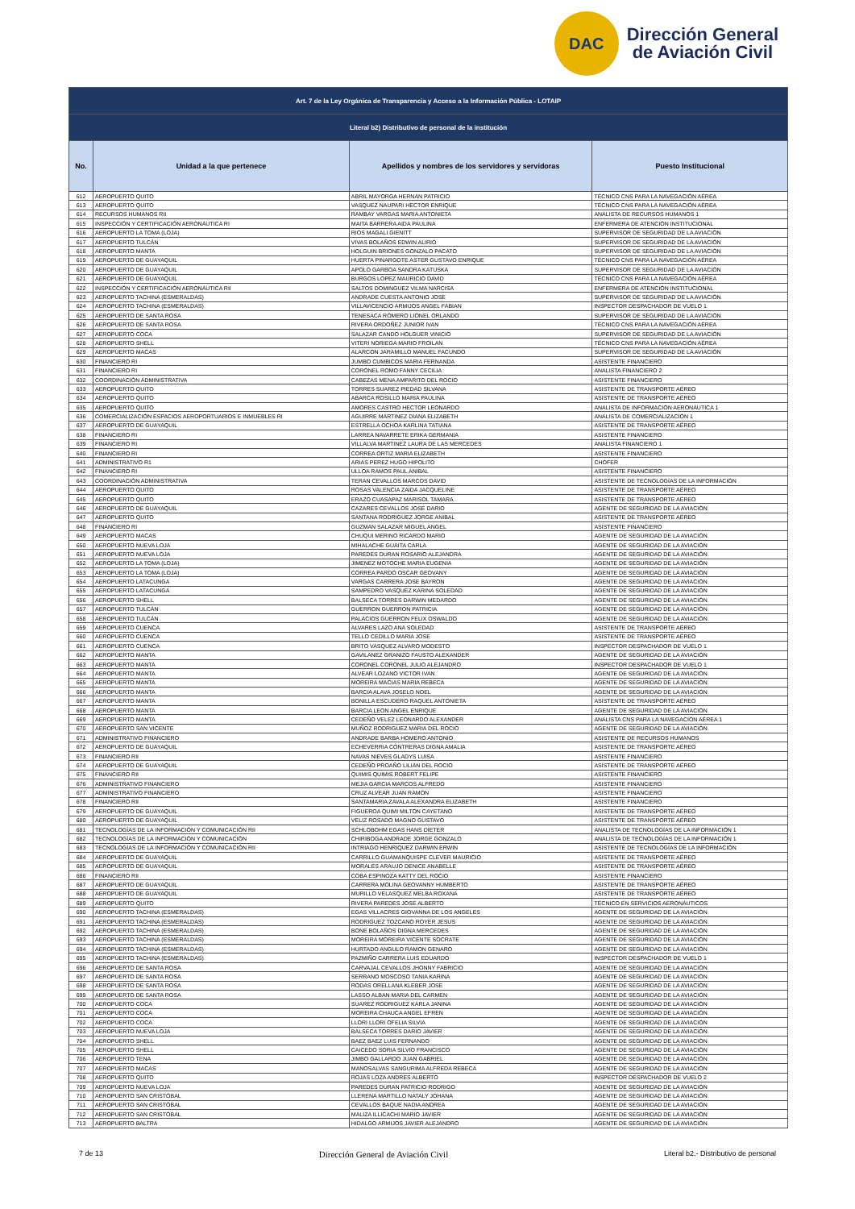DAC
Dirección General
de Aviación Civil
| Art. 7 de la Ley Orgánica de Transparencia y Acceso a la Información Pública - LOTAIP | | | |
| Literal b2) Distributivo de personal de la institución | | | |
| No. | Unidad a la que pertenece | Apellidos y nombres de los servidores y servidoras | Puesto Institucional |
| 612 | AEROPUERTO QUITO | ABRIL MAYORGA HERNAN PATRICIO | TÉCNICO CNS PARA LA NAVEGACIÓN AÉREA |
| 613 | AEROPUERTO QUITO | VASQUEZ NAUPARI HECTOR ENRIQUE | TÉCNICO CNS PARA LA NAVEGACIÓN AÉREA |
| 614 | RECURSOS HUMANOS RII | RAMBAY VARGAS MARIA ANTONIETA | ANALISTA DE RECURSOS HUMANOS 1 |
| 615 | INSPECCIÓN Y CERTIFICACIÓN AERONÁUTICA RI | MAITA BARRERA AIDA PAULINA | ENFERMERA DE ATENCIÓN INSTITUCIONAL |
| 616 | AEROPUERTO LA TOMA (LOJA) | RIOS MAGALI GIENITT | SUPERVISOR DE SEGURIDAD DE LA AVIACIÓN |
| 617 | AEROPUERTO TULCÁN | VIVAS BOLAÑOS EDWIN ALIRIO | SUPERVISOR DE SEGURIDAD DE LA AVIACIÓN |
| 618 | AEROPUERTO MANTA | HOLGUIN BRIONES GONZALO PACATO | SUPERVISOR DE SEGURIDAD DE LA AVIACIÓN |
| 619 | AEROPUERTO DE GUAYAQUIL | HUERTA PINARGOTE ASTER GUSTAVO ENRIQUE | TÉCNICO CNS PARA LA NAVEGACIÓN AÉREA |
| 620 | AEROPUERTO DE GUAYAQUIL | APOLO GARBOA SANDRA KATUSKA | SUPERVISOR DE SEGURIDAD DE LA AVIACIÓN |
| 621 | AEROPUERTO DE GUAYAQUIL | BURGOS LOPEZ MAURICIO DAVID | TÉCNICO CNS PARA LA NAVEGACIÓN AÉREA |
| 622 | INSPECCIÓN Y CERTIFICACIÓN AERONÁUTICA RII | SALTOS DOMINGUEZ VILMA NARCISA | ENFERMERA DE ATENCIÓN INSTITUCIONAL |
| 623 | AEROPUERTO TACHINA (ESMERALDAS) | ANDRADE CUESTA ANTONIO JOSE | SUPERVISOR DE SEGURIDAD DE LA AVIACIÓN |
| 624 | AEROPUERTO TACHINA (ESMERALDAS) | VILLAVICENCIO ARMIJOS ANGEL FABIAN | INSPECTOR DESPACHADOR DE VUELO 1 |
| 625 | AEROPUERTO DE SANTA ROSA | TENESACA ROMERO LIONEL ORLANDO | SUPERVISOR DE SEGURIDAD DE LA AVIACIÓN |
| 626 | AEROPUERTO DE SANTA ROSA | RIVERA ORDOÑEZ JUNIOR IVAN | TÉCNICO CNS PARA LA NAVEGACIÓN AÉREA |
| 627 | AEROPUERTO COCA | SALAZAR CANDO HOLGUER VINICIO | SUPERVISOR DE SEGURIDAD DE LA AVIACIÓN |
| 628 | AEROPUERTO SHELL | VITERI NORIEGA MARIO FROILAN | TÉCNICO CNS PARA LA NAVEGACIÓN AÉREA |
| 629 | AEROPUERTO MACAS | ALARCON JARAMILLO MANUEL FACUNDO | SUPERVISOR DE SEGURIDAD DE LA AVIACIÓN |
| 630 | FINANCIERO RI | JUMBO CUMBICOS MARIA FERNANDA | ASISTENTE FINANCIERO |
| 631 | FINANCIERO RI | CORONEL ROMO FANNY CECILIA | ANALISTA FINANCIERO 2 |
| 632 | COORDINACIÓN ADMINISTRATIVA | CABEZAS MENA AMPARITO DEL ROCIO | ASISTENTE FINANCIERO |
| 633 | AEROPUERTO QUITO | TORRES SUAREZ PIEDAD SILVANA | ASISTENTE DE TRANSPORTE AÉREO |
| 634 | AEROPUERTO QUITO | ABARCA ROSILLO MARIA PAULINA | ASISTENTE DE TRANSPORTE AÉREO |
| 635 | AEROPUERTO QUITO | AMORES CASTRO HECTOR LEONARDO | ANALISTA DE INFORMACIÓN AERONÁUTICA 1 |
| 636 | COMERCIALIZACIÓN ESPACIOS AEROPORTUARIOS E INMUEBLES RI | AGUIRRE MARTINEZ DIANA ELIZABETH | ANALISTA DE COMERCIALIZACIÓN 1 |
| 637 | AEROPUERTO DE GUAYAQUIL | ESTRELLA OCHOA KARLINA TATIANA | ASISTENTE DE TRANSPORTE AÉREO |
| 638 | FINANCIERO RI | LARREA NAVARRETE ERIKA GERMANIA | ASISTENTE FINANCIERO |
| 639 | FINANCIERO RI | VILLALVA MARTINEZ LAURA DE LAS MERCEDES | ANALISTA FINANCIERO 1 |
| 640 | FINANCIERO RI | CORREA ORTIZ MARIA ELIZABETH | ASISTENTE FINANCIERO |
| 641 | ADMINISTRATIVO R1 | ARIAS PEREZ HUGO HIPOLITO | CHOFER |
| 642 | FINANCIERO RI | ULLOA RAMOS PAUL ANIBAL | ASISTENTE FINANCIERO |
| 643 | COORDINACIÓN ADMINISTRATIVA | TERAN CEVALLOS MARCOS DAVID | ASISTENTE DE TECNOLOGÍAS DE LA INFORMACIÓN |
| 644 | AEROPUERTO QUITO | ROSAS VALENCIA ZAIDA JACQUELINE | ASISTENTE DE TRANSPORTE AÉREO |
| 645 | AEROPUERTO QUITO | ERAZO CUASAPAZ MARISOL TAMARA | ASISTENTE DE TRANSPORTE AÉREO |
| 646 | AEROPUERTO DE GUAYAQUIL | CAZARES CEVALLOS JOSE DARIO | AGENTE DE SEGURIDAD DE LA AVIACIÓN |
| 647 | AEROPUERTO QUITO | SANTANA RODRIGUEZ JORGE ANIBAL | ASISTENTE DE TRANSPORTE AÉREO |
| 648 | FINANCIERO RI | GUZMAN SALAZAR MIGUEL ANGEL | ASISTENTE FINANCIERO |
| 649 | AEROPUERTO MACAS | CHUQUI MERINO RICARDO MARIO | AGENTE DE SEGURIDAD DE LA AVIACIÓN |
| 650 | AEROPUERTO NUEVA LOJA | MIHALACHE GUAITA CARLA | AGENTE DE SEGURIDAD DE LA AVIACIÓN |
| 651 | AEROPUERTO NUEVA LOJA | PAREDES DURAN ROSARIO ALEJANDRA | AGENTE DE SEGURIDAD DE LA AVIACIÓN |
| 652 | AEROPUERTO LA TOMA (LOJA) | JIMENEZ MOTOCHE MARIA EUGENIA | AGENTE DE SEGURIDAD DE LA AVIACIÓN |
| 653 | AEROPUERTO LA TOMA (LOJA) | CORREA PARDO OSCAR GEOVANY | AGENTE DE SEGURIDAD DE LA AVIACIÓN |
| 654 | AEROPUERTO LATACUNGA | VARGAS CARRERA JOSE BAYRON | AGENTE DE SEGURIDAD DE LA AVIACIÓN |
| 655 | AEROPUERTO LATACUNGA | SAMPEDRO VASQUEZ KARINA SOLEDAD | AGENTE DE SEGURIDAD DE LA AVIACIÓN |
| 656 | AEROPUERTO SHELL | BALSECA TORRES DARWIN MEDARDO | AGENTE DE SEGURIDAD DE LA AVIACIÓN |
| 657 | AEROPUERTO TULCÁN | GUERRON GUERRON PATRICIA | AGENTE DE SEGURIDAD DE LA AVIACIÓN |
| 658 | AEROPUERTO TULCÁN | PALACIOS GUERRON FELIX OSWALDO | AGENTE DE SEGURIDAD DE LA AVIACIÓN |
| 659 | AEROPUERTO CUENCA | ALVARES LAZO ANA SOLEDAD | ASISTENTE DE TRANSPORTE AÉREO |
| 660 | AEROPUERTO CUENCA | TELLO CEDILLO MARIA JOSE | ASISTENTE DE TRANSPORTE AÉREO |
| 661 | AEROPUERTO CUENCA | BRITO VASQUEZ ALVARO MODESTO | INSPECTOR DESPACHADOR DE VUELO 1 |
| 662 | AEROPUERTO MANTA | GAVILANEZ GRANIZO FAUSTO ALEXANDER | AGENTE DE SEGURIDAD DE LA AVIACIÓN |
| 663 | AEROPUERTO MANTA | CORONEL CORONEL JULIO ALEJANDRO | INSPECTOR DESPACHADOR DE VUELO 1 |
| 664 | AEROPUERTO MANTA | ALVEAR LOZANO VICTOR IVAN | AGENTE DE SEGURIDAD DE LA AVIACIÓN |
| 665 | AEROPUERTO MANTA | MOREIRA MACIAS MARIA REBECA | AGENTE DE SEGURIDAD DE LA AVIACIÓN |
| 666 | AEROPUERTO MANTA | BARCIA ALAVA JOSELO NOEL | AGENTE DE SEGURIDAD DE LA AVIACIÓN |
| 667 | AEROPUERTO MANTA | BONILLA ESCUDERO RAQUEL ANTONIETA | ASISTENTE DE TRANSPORTE AÉREO |
| 668 | AEROPUERTO MANTA | BARCIA LEON ANGEL ENRIQUE | AGENTE DE SEGURIDAD DE LA AVIACIÓN |
| 669 | AEROPUERTO MANTA | CEDEÑO VELEZ LEONARDO ALEXANDER | ANALISTA CNS PARA LA NAVEGACIÓN AÉREA 1 |
| 670 | AEROPUERTO SAN VICENTE | MUÑOZ RODRIGUEZ MARIA DEL ROCIO | AGENTE DE SEGURIDAD DE LA AVIACIÓN |
| 671 | ADMINISTRATIVO FINANCIERO | ANDRADE BARBA HOMERO ANTONIO | ASISTENTE DE RECURSOS HUMANOS |
| 672 | AEROPUERTO DE GUAYAQUIL | ECHEVERRIA CONTRERAS DIGNA AMALIA | ASISTENTE DE TRANSPORTE AÉREO |
| 673 | FINANCIERO RII | NAVAS NIEVES GLADYS LUISA | ASISTENTE FINANCIERO |
| 674 | AEROPUERTO DE GUAYAQUIL | CEDEÑO PROAÑO LILIAN DEL ROCIO | ASISTENTE DE TRANSPORTE AÉREO |
| 675 | FINANCIERO RII | QUIMIS QUIMIS ROBERT FELIPE | ASISTENTE FINANCIERO |
| 676 | ADMINISTRATIVO FINANCIERO | MEJIA GARCIA MARCOS ALFREDO | ASISTENTE FINANCIERO |
| 677 | ADMINISTRATIVO FINANCIERO | CRUZ ALVEAR JUAN RAMON | ASISTENTE FINANCIERO |
| 678 | FINANCIERO RII | SANTAMARIA ZAVALA ALEXANDRA ELIZABETH | ASISTENTE FINANCIERO |
| 679 | AEROPUERTO DE GUAYAQUIL | FIGUEROA QUIMI MILTON CAYETANO | ASISTENTE DE TRANSPORTE AÉREO |
| 680 | AEROPUERTO DE GUAYAQUIL | VELIZ ROSADO MAGNO GUSTAVO | ASISTENTE DE TRANSPORTE AÉREO |
| 681 | TECNOLOGÍAS DE LA INFORMACIÓN Y COMUNICACIÓN RII | SCHLOBOHM EGAS HANS DIETER | ANALISTA DE TECNOLOGÍAS DE LA INFORMACIÓN 1 |
| 682 | TECNOLOGÍAS DE LA INFORMACIÓN Y COMUNICACIÓN | CHIRIBOGA ANDRADE JORGE GONZALO | ANALISTA DE TECNOLOGÍAS DE LA INFORMACIÓN 1 |
| 683 | TECNOLOGÍAS DE LA INFORMACIÓN Y COMUNICACIÓN RII | INTRIAGO HENRIQUEZ DARWIN ERWIN | ASISTENTE DE TECNOLOGÍAS DE LA INFORMACIÓN |
| 684 | AEROPUERTO DE GUAYAQUIL | CARRILLO GUAMANQUISPE CLEVER MAURICIO | ASISTENTE DE TRANSPORTE AÉREO |
| 685 | AEROPUERTO DE GUAYAQUIL | MORALES ARAUJO DENICE ANABELLE | ASISTENTE DE TRANSPORTE AÉREO |
| 686 | FINANCIERO RII | COBA ESPINOZA KATTY DEL ROCIO | ASISTENTE FINANCIERO |
| 687 | AEROPUERTO DE GUAYAQUIL | CARRERA MOLINA GEOVANNY HUMBERTO | ASISTENTE DE TRANSPORTE AÉREO |
| 688 | AEROPUERTO DE GUAYAQUIL | MURILLO VELASQUEZ MELBA ROXANA | ASISTENTE DE TRANSPORTE AÉREO |
| 689 | AEROPUERTO QUITO | RIVERA PAREDES JOSE ALBERTO | TÉCNICO EN SERVICIOS AERONÁUTICOS |
| 690 | AEROPUERTO TACHINA (ESMERALDAS) | EGAS VILLACRES GIOVANNA DE LOS ANGELES | AGENTE DE SEGURIDAD DE LA AVIACIÓN |
| 691 | AEROPUERTO TACHINA (ESMERALDAS) | RODRIGUEZ TOZCANO ROYER JESUS | AGENTE DE SEGURIDAD DE LA AVIACIÓN |
| 692 | AEROPUERTO TACHINA (ESMERALDAS) | BONE BOLAÑOS DIGNA MERCEDES | AGENTE DE SEGURIDAD DE LA AVIACIÓN |
| 693 | AEROPUERTO TACHINA (ESMERALDAS) | MOREIRA MOREIRA VICENTE SOCRATE | AGENTE DE SEGURIDAD DE LA AVIACIÓN |
| 694 | AEROPUERTO TACHINA (ESMERALDAS) | HURTADO ANGULO RAMON GENARO | AGENTE DE SEGURIDAD DE LA AVIACIÓN |
| 695 | AEROPUERTO TACHINA (ESMERALDAS) | PAZMIÑO CARRERA LUIS EDUARDO | INSPECTOR DESPACHADOR DE VUELO 1 |
| 696 | AEROPUERTO DE SANTA ROSA | CARVAJAL CEVALLOS JHONNY FABRICIO | AGENTE DE SEGURIDAD DE LA AVIACIÓN |
| 697 | AEROPUERTO DE SANTA ROSA | SERRANO MOSCOSO TANIA KARINA | AGENTE DE SEGURIDAD DE LA AVIACIÓN |
| 698 | AEROPUERTO DE SANTA ROSA | RODAS ORELLANA KLEBER JOSE | AGENTE DE SEGURIDAD DE LA AVIACIÓN |
| 699 | AEROPUERTO DE SANTA ROSA | LASSO ALBAN MARIA DEL CARMEN | AGENTE DE SEGURIDAD DE LA AVIACIÓN |
| 700 | AEROPUERTO COCA | SUAREZ RODRIGUEZ KARLA JANINA | AGENTE DE SEGURIDAD DE LA AVIACIÓN |
| 701 | AEROPUERTO COCA | MOREIRA CHAUCA ANGEL EFREN | AGENTE DE SEGURIDAD DE LA AVIACIÓN |
| 702 | AEROPUERTO COCA | LLORI LLORI OFELIA SILVIA | AGENTE DE SEGURIDAD DE LA AVIACIÓN |
| 703 | AEROPUERTO NUEVA LOJA | BALSECA TORRES DARIO JAVIER | AGENTE DE SEGURIDAD DE LA AVIACIÓN |
| 704 | AEROPUERTO SHELL | BAEZ BAEZ LUIS FERNANDO | AGENTE DE SEGURIDAD DE LA AVIACIÓN |
| 705 | AEROPUERTO SHELL | CAICEDO SORIA SILVIO FRANCISCO | AGENTE DE SEGURIDAD DE LA AVIACIÓN |
| 706 | AEROPUERTO TENA | JIMBO GALLARDO JUAN GABRIEL | AGENTE DE SEGURIDAD DE LA AVIACIÓN |
| 707 | AEROPUERTO MACAS | MANOSALVAS SANGURIMA ALFREDA REBECA | AGENTE DE SEGURIDAD DE LA AVIACIÓN |
| 708 | AEROPUERTO QUITO | ROJAS LOZA ANDRES ALBERTO | INSPECTOR DESPACHADOR DE VUELO 2 |
| 709 | AEROPUERTO NUEVA LOJA | PAREDES DURAN PATRICIO RODRIGO | AGENTE DE SEGURIDAD DE LA AVIACIÓN |
| 710 | AEROPUERTO SAN CRISTÓBAL | LLERENA MARTILLO NATALY JOHANA | AGENTE DE SEGURIDAD DE LA AVIACIÓN |
| 711 | AEROPUERTO SAN CRISTÓBAL | CEVALLOS BAQUE NADIA ANDREA | AGENTE DE SEGURIDAD DE LA AVIACIÓN |
| 712 | AEROPUERTO SAN CRISTÓBAL | MALIZA ILLICACHI MARIO JAVIER | AGENTE DE SEGURIDAD DE LA AVIACIÓN |
| 713 | AEROPUERTO BALTRA | HIDALGO ARMIJOS JAVIER ALEJANDRO | AGENTE DE SEGURIDAD DE LA AVIACIÓN |
7 de 13 Dirección General de Aviación Civil Literal b2.- Distributivo de personal